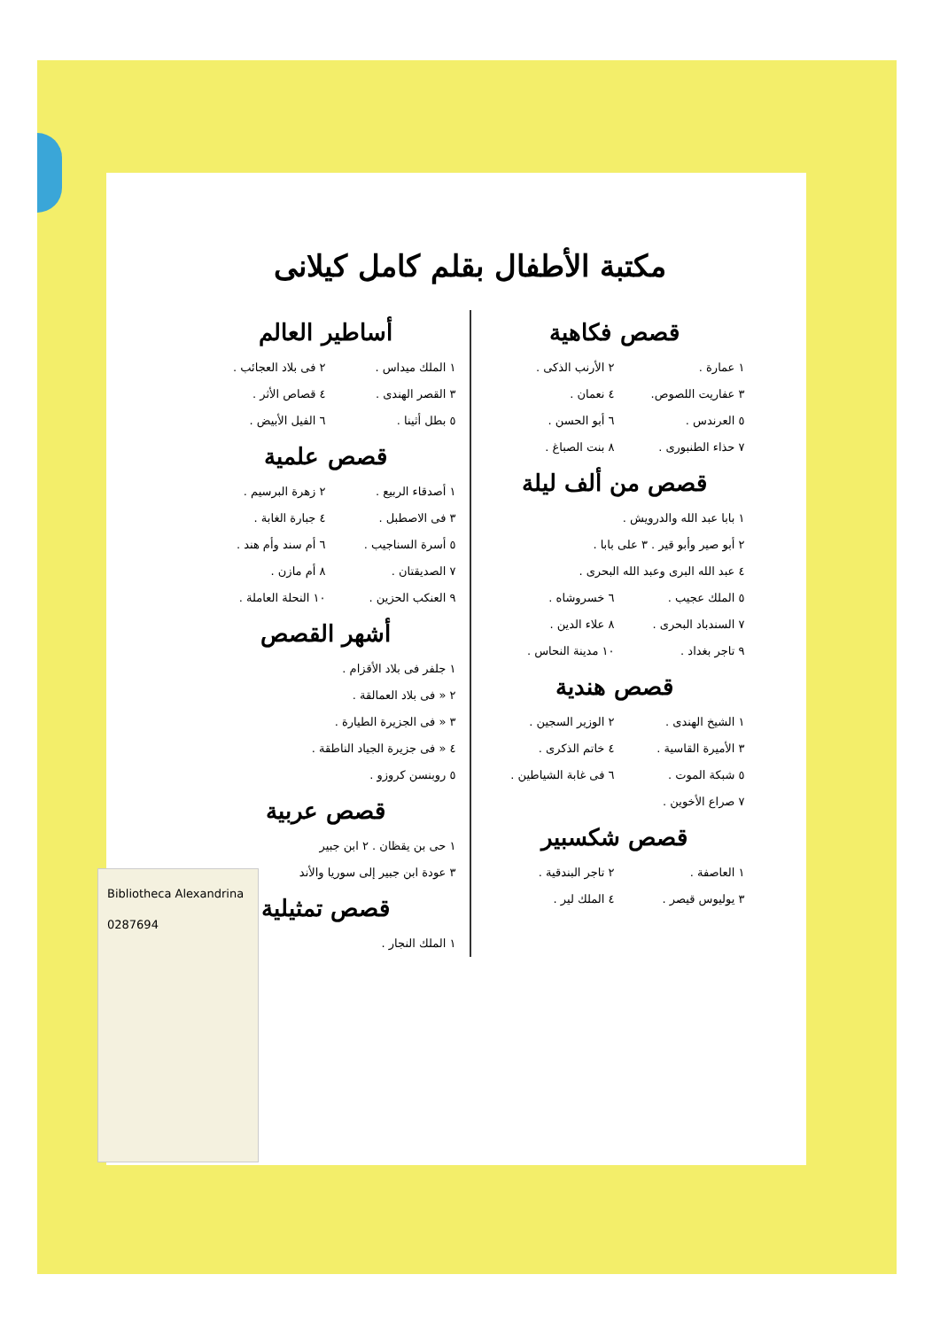Bibliotheca Alexandrina
0287694
مكتبة الأطفال بقلم كامل كيلانى
قصص فكاهية
١ عمارة . ٢ الأرنب الذكى .
٣ عفاريت اللصوص. ٤ نعمان .
٥ العرندس . ٦ أبو الحسن .
٧ حذاء الطنبورى . ٨ بنت الصباغ .
قصص من ألف ليلة
١ بابا عبد الله والدرويش .
٢ أبو صير وأبو قير . ٣ على بابا .
٤ عبد الله البرى وعبد الله البحرى .
٥ الملك عجيب . ٦ خسروشاه .
٧ السندباد البحرى . ٨ علاء الدين .
٩ تاجر بغداد . ١٠ مدينة النحاس .
قصص هندية
١ الشيخ الهندى . ٢ الوزير السجين .
٣ الأميرة القاسية . ٤ خاتم الذكرى .
٥ شبكة الموت . ٦ فى غابة الشياطين .
٧ صراع الأخوين .
قصص شكسبير
١ العاصفة . ٢ تاجر البندقية .
٣ يوليوس قيصر . ٤ الملك لير .
أساطير العالم
١ الملك ميداس . ٢ فى بلاد العجائب .
٣ القصر الهندى . ٤ قصاص الأثر .
٥ بطل أثينا . ٦ الفيل الأبيض .
قصص علمية
١ أصدقاء الربيع . ٢ زهرة البرسيم .
٣ فى الاصطبل . ٤ جبارة الغابة .
٥ أسرة السناجيب . ٦ أم سند وأم هند .
٧ الصديقتان . ٨ أم مازن .
٩ العنكب الحزين . ١٠ النحلة العاملة .
أشهر القصص
١ جلفر فى بلاد الأقزام .
٢ « فى بلاد العمالقة .
٣ « فى الجزيرة الطيارة .
٤ « فى جزيرة الجياد الناطقة .
٥ روبنسن كروزو .
قصص عربية
١ حى بن يقظان . ٢ ابن جبير
٣ عودة ابن جبير إلى سوريا والأند
قصص تمثيلية
١ الملك النجار .